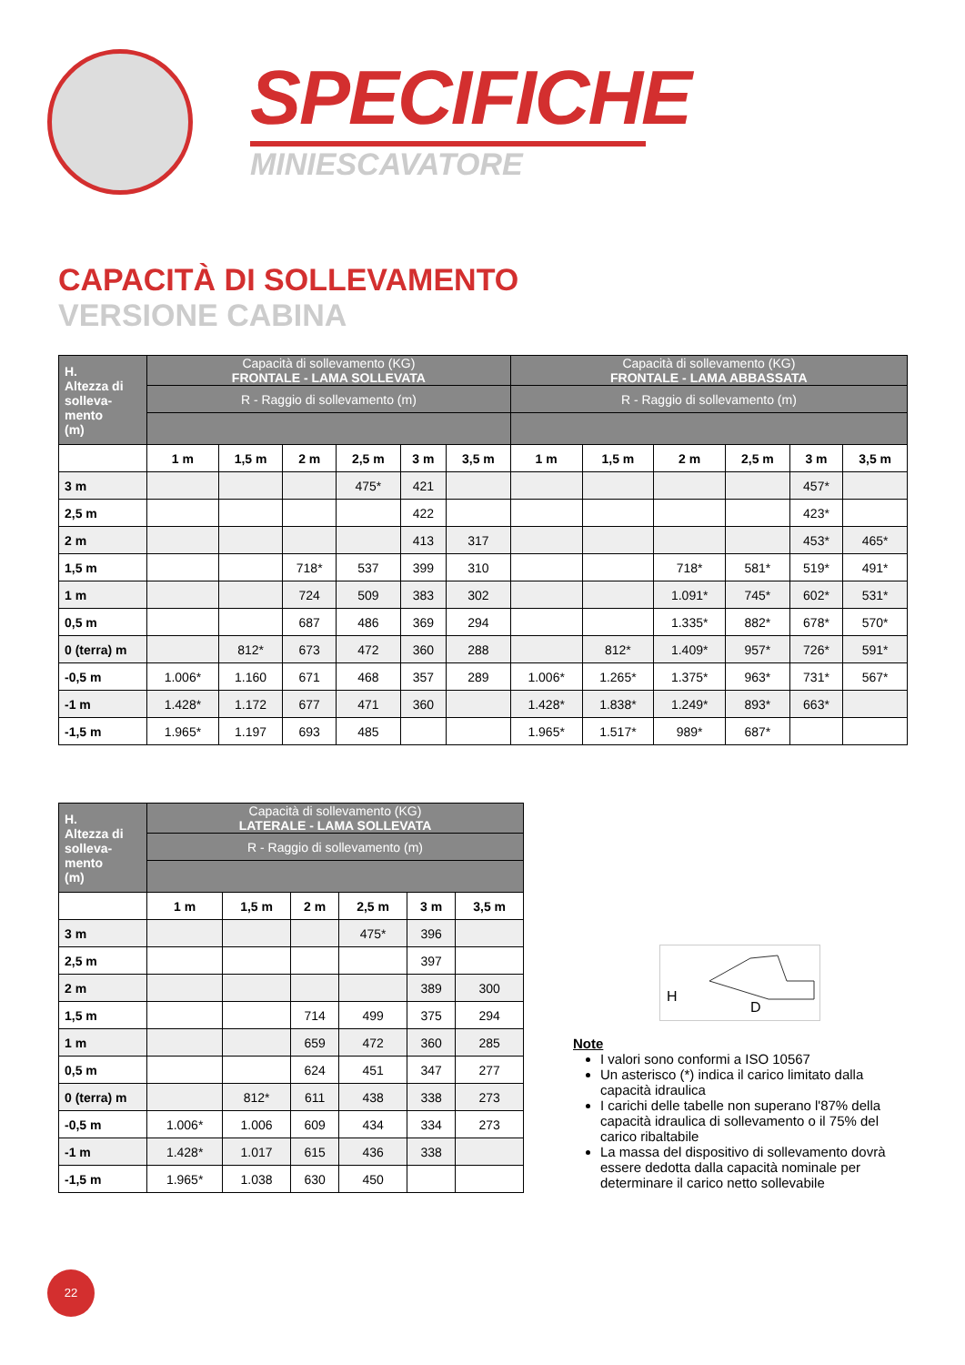SPECIFICHE
MINIESCAVATORE
CAPACITÀ DI SOLLEVAMENTO
VERSIONE CABINA
| H. Altezza di solleva- mento (m) | Capacità di sollevamento (KG) FRONTALE - LAMA SOLLEVATA | | | | | | Capacità di sollevamento (KG) FRONTALE - LAMA ABBASSATA | | | | | |
| --- | --- | --- | --- | --- | --- | --- | --- | --- | --- | --- | --- | --- |
| | R - Raggio di sollevamento (m) | | | | | | R - Raggio di sollevamento (m) | | | | | |
| | 1 m | 1,5 m | 2 m | 2,5 m | 3 m | 3,5 m | 1 m | 1,5 m | 2 m | 2,5 m | 3 m | 3,5 m |
| 3 m | | | | 475* | 421 | | | | | | 457* | |
| 2,5 m | | | | | 422 | | | | | | 423* | |
| 2 m | | | | | 413 | 317 | | | | | 453* | 465* |
| 1,5 m | | | 718* | 537 | 399 | 310 | | | 718* | 581* | 519* | 491* |
| 1 m | | | 724 | 509 | 383 | 302 | | | 1.091* | 745* | 602* | 531* |
| 0,5 m | | | 687 | 486 | 369 | 294 | | | 1.335* | 882* | 678* | 570* |
| 0 (terra) m | | 812* | 673 | 472 | 360 | 288 | | 812* | 1.409* | 957* | 726* | 591* |
| -0,5 m | 1.006* | 1.160 | 671 | 468 | 357 | 289 | 1.006* | 1.265* | 1.375* | 963* | 731* | 567* |
| -1 m | 1.428* | 1.172 | 677 | 471 | 360 | | 1.428* | 1.838* | 1.249* | 893* | 663* | |
| -1,5 m | 1.965* | 1.197 | 693 | 485 | | | 1.965* | 1.517* | 989* | 687* | | |
| H. Altezza di solleva- mento (m) | Capacità di sollevamento (KG) LATERALE - LAMA SOLLEVATA | | | | | |
| --- | --- | --- | --- | --- | --- | --- |
| | R - Raggio di sollevamento (m) | | | | | |
| | 1 m | 1,5 m | 2 m | 2,5 m | 3 m | 3,5 m |
| 3 m | | | | 475* | 396 | |
| 2,5 m | | | | | 397 | |
| 2 m | | | | | 389 | 300 |
| 1,5 m | | | 714 | 499 | 375 | 294 |
| 1 m | | | 659 | 472 | 360 | 285 |
| 0,5 m | | | 624 | 451 | 347 | 277 |
| 0 (terra) m | | 812* | 611 | 438 | 338 | 273 |
| -0,5 m | 1.006* | 1.006 | 609 | 434 | 334 | 273 |
| -1 m | 1.428* | 1.017 | 615 | 436 | 338 | |
| -1,5 m | 1.965* | 1.038 | 630 | 450 | | |
H
D
Note
I valori sono conformi a ISO 10567
Un asterisco (*) indica il carico limitato dalla capacità idraulica
I carichi delle tabelle non superano l'87% della capacità idraulica di sollevamento o il 75% del carico ribaltabile
La massa del dispositivo di sollevamento dovrà essere dedotta dalla capacità nominale per determinare il carico netto sollevabile
22